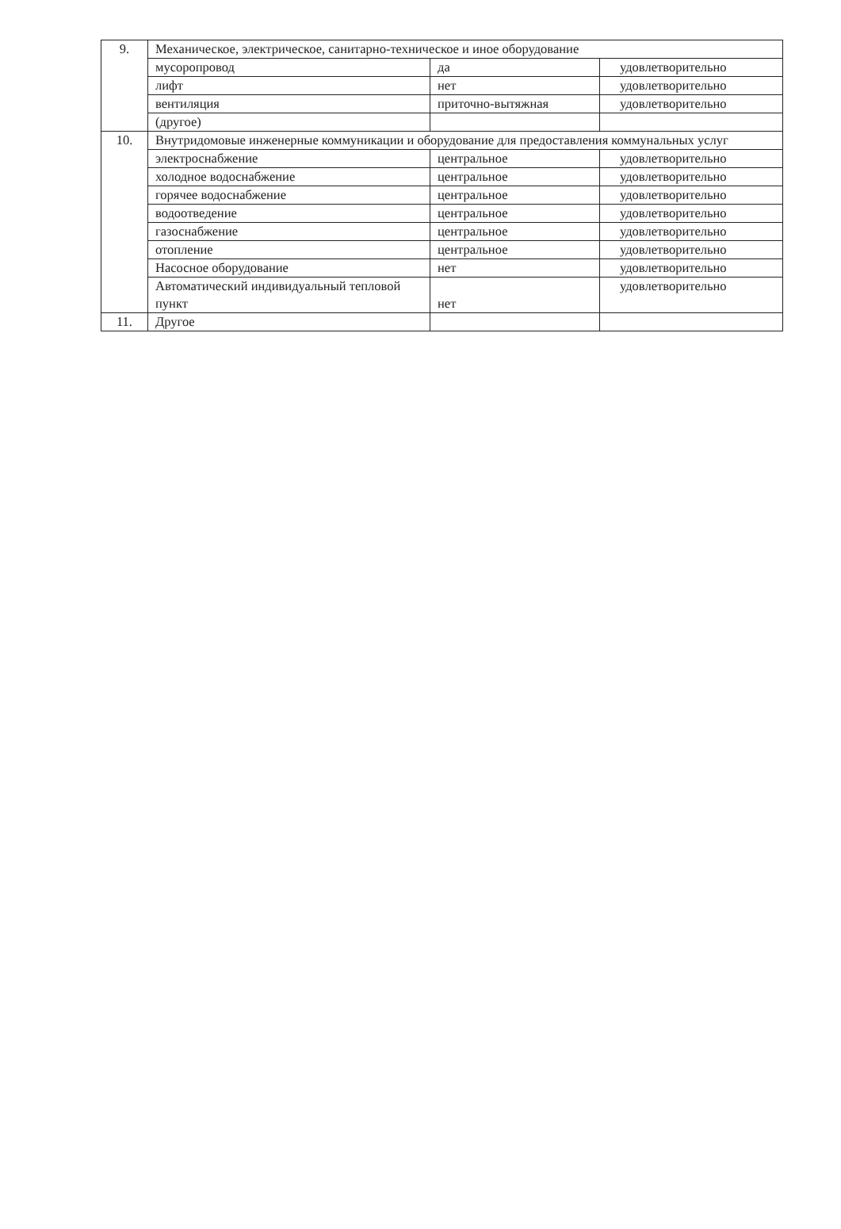| 9. | Механическое, электрическое, санитарно-техническое и иное оборудование | | |
| | мусоропровод | да | удовлетворительно |
| | лифт | нет | удовлетворительно |
| | вентиляция | приточно-вытяжная | удовлетворительно |
| | (другое) | | |
| 10. | Внутридомовые инженерные коммуникации и оборудование для предоставления коммунальных услуг | | |
| | электроснабжение | центральное | удовлетворительно |
| | холодное водоснабжение | центральное | удовлетворительно |
| | горячее водоснабжение | центральное | удовлетворительно |
| | водоотведение | центральное | удовлетворительно |
| | газоснабжение | центральное | удовлетворительно |
| | отопление | центральное | удовлетворительно |
| | Насосное оборудование | нет | удовлетворительно |
| | Автоматический индивидуальный тепловой пункт | нет | удовлетворительно |
| 11. | Другое | | |